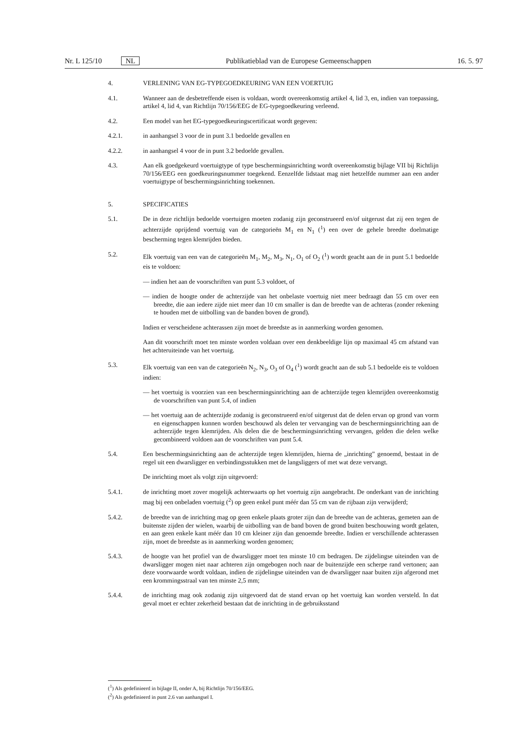Nr. L 125/10 NL Publikatieblad van de Europese Gemeenschappen 16. 5. 97
4. VERLENING VAN EG-TYPEGOEDKEURING VAN EEN VOERTUIG
4.1. Wanneer aan de desbetreffende eisen is voldaan, wordt overeenkomstig artikel 4, lid 3, en, indien van toepassing, artikel 4, lid 4, van Richtlijn 70/156/EEG de EG-typegoedkeuring verleend.
4.2. Een model van het EG-typegoedkeuringscertificaat wordt gegeven:
4.2.1. in aanhangsel 3 voor de in punt 3.1 bedoelde gevallen en
4.2.2. in aanhangsel 4 voor de in punt 3.2 bedoelde gevallen.
4.3. Aan elk goedgekeurd voertuigtype of type beschermingsinrichting wordt overeenkomstig bijlage VII bij Richtlijn 70/156/EEG een goedkeuringsnummer toegekend. Eenzelfde lidstaat mag niet hetzelfde nummer aan een ander voertuigtype of beschermingsinrichting toekennen.
5. SPECIFICATIES
5.1. De in deze richtlijn bedoelde voertuigen moeten zodanig zijn geconstrueerd en/of uitgerust dat zij een tegen de achterzijde oprijdend voertuig van de categorieën M<sub>1</sub> en N<sub>1</sub> (<sup>1</sup>) een over de gehele breedte doelmatige bescherming tegen klemrijden bieden.
5.2. Elk voertuig van een van de categorieën M<sub>1</sub>, M<sub>2</sub>, M<sub>3</sub>, N<sub>1</sub>, O<sub>1</sub> of O<sub>2</sub> (<sup>1</sup>) wordt geacht aan de in punt 5.1 bedoelde eis te voldoen:
— indien het aan de voorschriften van punt 5.3 voldoet, of
— indien de hoogte onder de achterzijde van het onbelaste voertuig niet meer bedraagt dan 55 cm over een breedte, die aan iedere zijde niet meer dan 10 cm smaller is dan de breedte van de achteras (zonder rekening te houden met de uitbolling van de banden boven de grond).
Indien er verscheidene achterassen zijn moet de breedste as in aanmerking worden genomen.
Aan dit voorschrift moet ten minste worden voldaan over een denkbeeldige lijn op maximaal 45 cm afstand van het achteruiteinde van het voertuig.
5.3. Elk voertuig van een van de categorieën N<sub>2</sub>, N<sub>3</sub>, O<sub>3</sub> of O<sub>4</sub> (<sup>1</sup>) wordt geacht aan de sub 5.1 bedoelde eis te voldoen indien:
— het voertuig is voorzien van een beschermingsinrichting aan de achterzijde tegen klemrijden overeenkomstig de voorschriften van punt 5.4, of indien
— het voertuig aan de achterzijde zodanig is geconstrueerd en/of uitgerust dat de delen ervan op grond van vorm en eigenschappen kunnen worden beschouwd als delen ter vervanging van de beschermingsinrichting aan de achterzijde tegen klemrijden. Als delen die de beschermingsinrichting vervangen, gelden die delen welke gecombineerd voldoen aan de voorschriften van punt 5.4.
5.4. Een beschermingsinrichting aan de achterzijde tegen klemrijden, hierna de „inrichting” genoemd, bestaat in de regel uit een dwarsligger en verbindingsstukken met de langsliggers of met wat deze vervangt.
De inrichting moet als volgt zijn uitgevoerd:
5.4.1. de inrichting moet zover mogelijk achterwaarts op het voertuig zijn aangebracht. De onderkant van de inrichting mag bij een onbeladen voertuig (<sup>2</sup>) op geen enkel punt méér dan 55 cm van de rijbaan zijn verwijderd;
5.4.2. de breedte van de inrichting mag op geen enkele plaats groter zijn dan de breedte van de achteras, gemeten aan de buitenste zijden der wielen, waarbij de uitbolling van de band boven de grond buiten beschouwing wordt gelaten, en aan geen enkele kant méér dan 10 cm kleiner zijn dan genoemde breedte. Indien er verschillende achterassen zijn, moet de breedste as in aanmerking worden genomen;
5.4.3. de hoogte van het profiel van de dwarsligger moet ten minste 10 cm bedragen. De zijdelingse uiteinden van de dwarsligger mogen niet naar achteren zijn omgebogen noch naar de buitenzijde een scherpe rand vertonen; aan deze voorwaarde wordt voldaan, indien de zijdelingse uiteinden van de dwarsligger naar buiten zijn afgerond met een krommingsstraal van ten minste 2,5 mm;
5.4.4. de inrichting mag ook zodanig zijn uitgevoerd dat de stand ervan op het voertuig kan worden versteld. In dat geval moet er echter zekerheid bestaan dat de inrichting in de gebruiksstand
(<sup>1</sup>) Als gedefinieerd in bijlage II, onder A, bij Richtlijn 70/156/EEG.
(<sup>2</sup>) Als gedefinieerd in punt 2.6 van aanhangsel I.